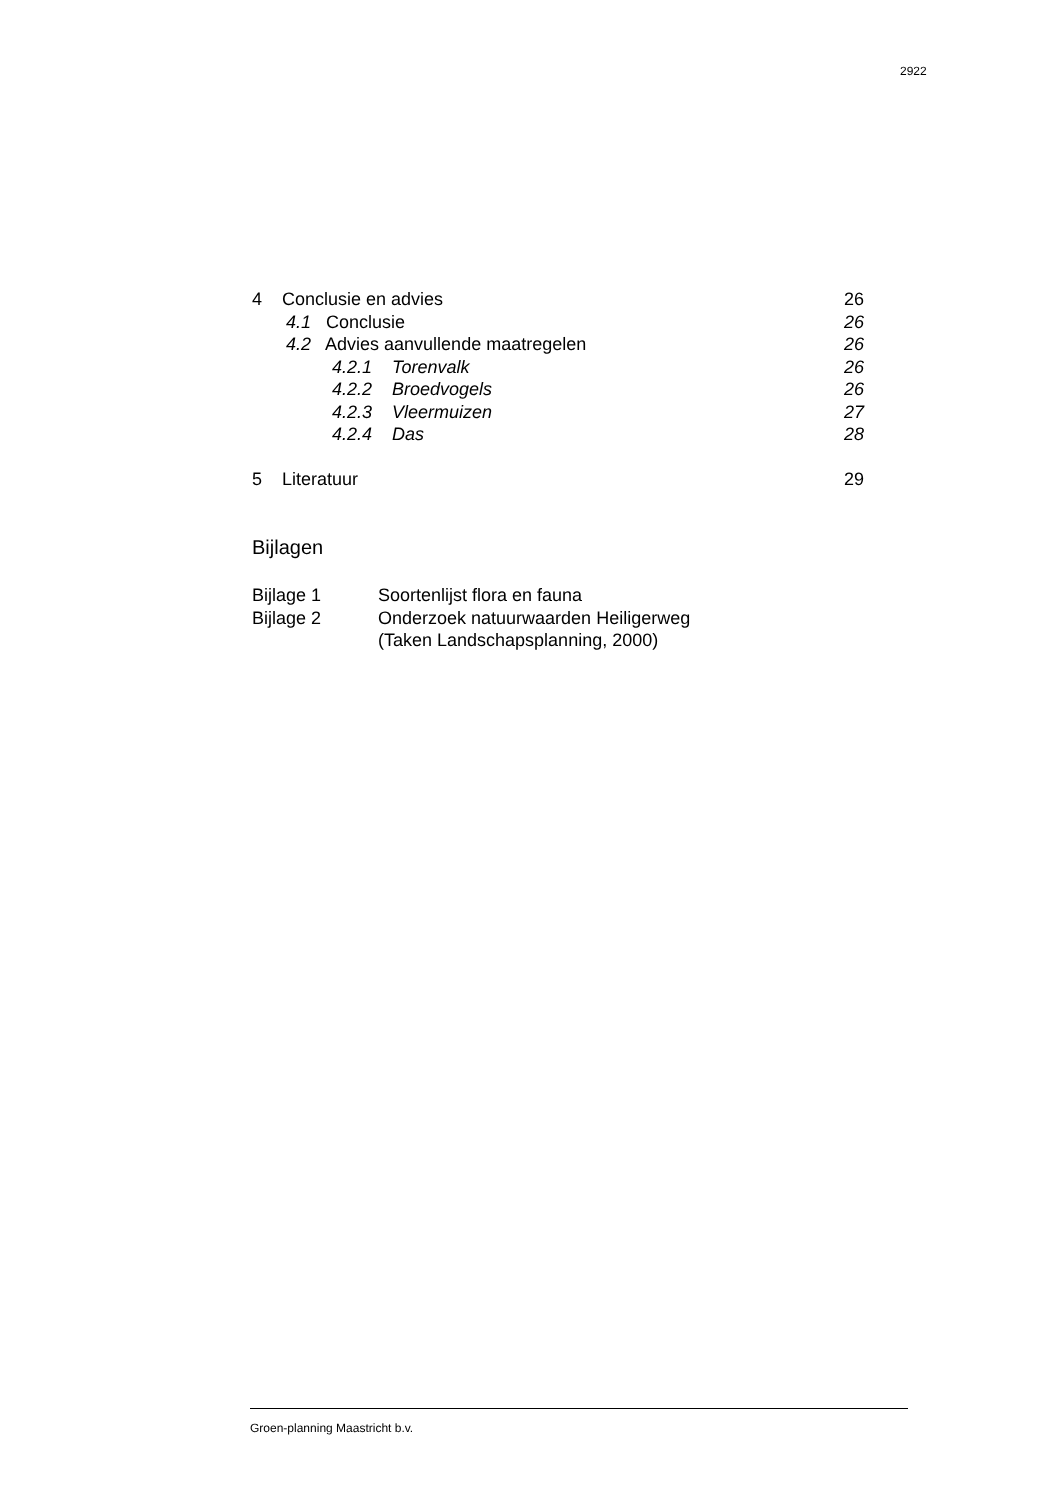2922
4 Conclusie en advies 26
4.1 Conclusie 26
4.2 Advies aanvullende maatregelen 26
4.2.1 Torenvalk 26
4.2.2 Broedvogels 26
4.2.3 Vleermuizen 27
4.2.4 Das 28
5 Literatuur 29
Bijlagen
Bijlage 1 Soortenlijst flora en fauna
Bijlage 2 Onderzoek natuurwaarden Heiligerweg
(Taken Landschapsplanning, 2000)
Groen-planning Maastricht b.v.